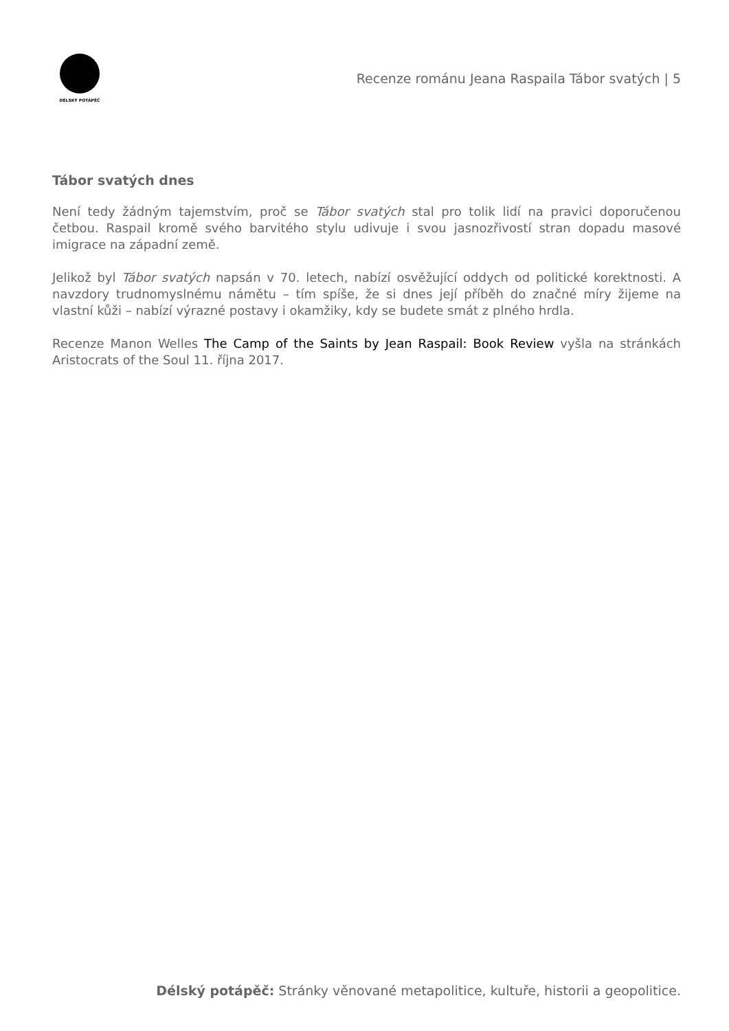DÉLSKÝ POTÁPĚČ
Recenze románu Jeana Raspaila Tábor svatých | 5
Tábor svatých dnes
Není tedy žádným tajemstvím, proč se Tábor svatých stal pro tolik lidí na pravici doporučenou četbou. Raspail kromě svého barvitého stylu udivuje i svou jasnozřivostí stran dopadu masové imigrace na západní země.
Jelikož byl Tábor svatých napsán v 70. letech, nabízí osvěžující oddych od politické korektnosti. A navzdory trudnomyslnému námětu – tím spíše, že si dnes její příběh do značné míry žijeme na vlastní kůži – nabízí výrazné postavy i okamžiky, kdy se budete smát z plného hrdla.
Recenze Manon Welles The Camp of the Saints by Jean Raspail: Book Review vyšla na stránkách Aristocrats of the Soul 11. října 2017.
Délský potápěč: Stránky věnované metapolitice, kultuře, historii a geopolitice.